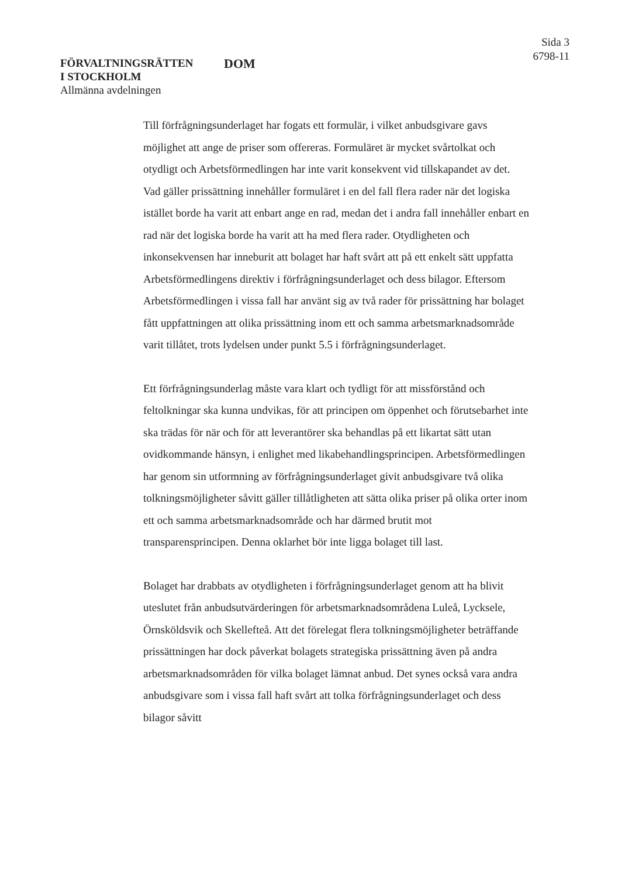FÖRVALTNINGSRÄTTEN
I STOCKHOLM
Allmänna avdelningen
DOM
Sida 3
6798-11
Till förfrågningsunderlaget har fogats ett formulär, i vilket anbudsgivare gavs möjlighet att ange de priser som offereras. Formuläret är mycket svårtolkat och otydligt och Arbetsförmedlingen har inte varit konsekvent vid tillskapandet av det. Vad gäller prissättning innehåller formuläret i en del fall flera rader när det logiska istället borde ha varit att enbart ange en rad, medan det i andra fall innehåller enbart en rad när det logiska borde ha varit att ha med flera rader. Otydligheten och inkonsekvensen har inneburit att bolaget har haft svårt att på ett enkelt sätt uppfatta Arbetsförmedlingens direktiv i förfrågningsunderlaget och dess bilagor. Eftersom Arbetsförmedlingen i vissa fall har använt sig av två rader för prissättning har bolaget fått uppfattningen att olika prissättning inom ett och samma arbetsmarknadsområde varit tillåtet, trots lydelsen under punkt 5.5 i förfrågningsunderlaget.
Ett förfrågningsunderlag måste vara klart och tydligt för att missförstånd och feltolkningar ska kunna undvikas, för att principen om öppenhet och förutsebarhet inte ska trädas för när och för att leverantörer ska behandlas på ett likartat sätt utan ovidkommande hänsyn, i enlighet med likabehandlingsprincipen. Arbetsförmedlingen har genom sin utformning av förfrågningsunderlaget givit anbudsgivare två olika tolkningsmöjligheter såvitt gäller tillåtligheten att sätta olika priser på olika orter inom ett och samma arbetsmarknadsområde och har därmed brutit mot transparensprincipen. Denna oklarhet bör inte ligga bolaget till last.
Bolaget har drabbats av otydligheten i förfrågningsunderlaget genom att ha blivit uteslutet från anbudsutvärderingen för arbetsmarknadsområdena Luleå, Lycksele, Örnsköldsvik och Skellefteå. Att det förelegat flera tolkningsmöjligheter beträffande prissättningen har dock påverkat bolagets strategiska prissättning även på andra arbetsmarknadsområden för vilka bolaget lämnat anbud. Det synes också vara andra anbudsgivare som i vissa fall haft svårt att tolka förfrågningsunderlaget och dess bilagor såvitt